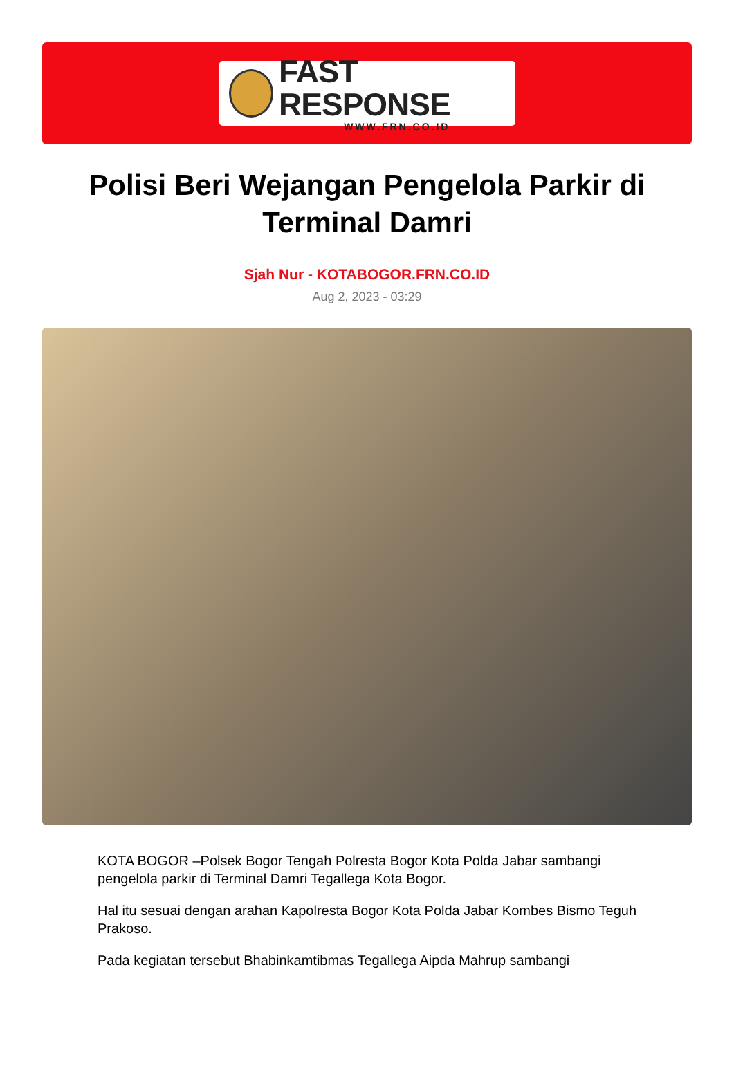FAST RESPONSE
WWW.FRN.CO.ID
Polisi Beri Wejangan Pengelola Parkir di Terminal Damri
Sjah Nur - KOTABOGOR.FRN.CO.ID
Aug 2, 2023 - 03:29
KOTA BOGOR –Polsek Bogor Tengah Polresta Bogor Kota Polda Jabar sambangi pengelola parkir di Terminal Damri Tegallega Kota Bogor.
Hal itu sesuai dengan arahan Kapolresta Bogor Kota Polda Jabar Kombes Bismo Teguh Prakoso.
Pada kegiatan tersebut Bhabinkamtibmas Tegallega Aipda Mahrup sambangi